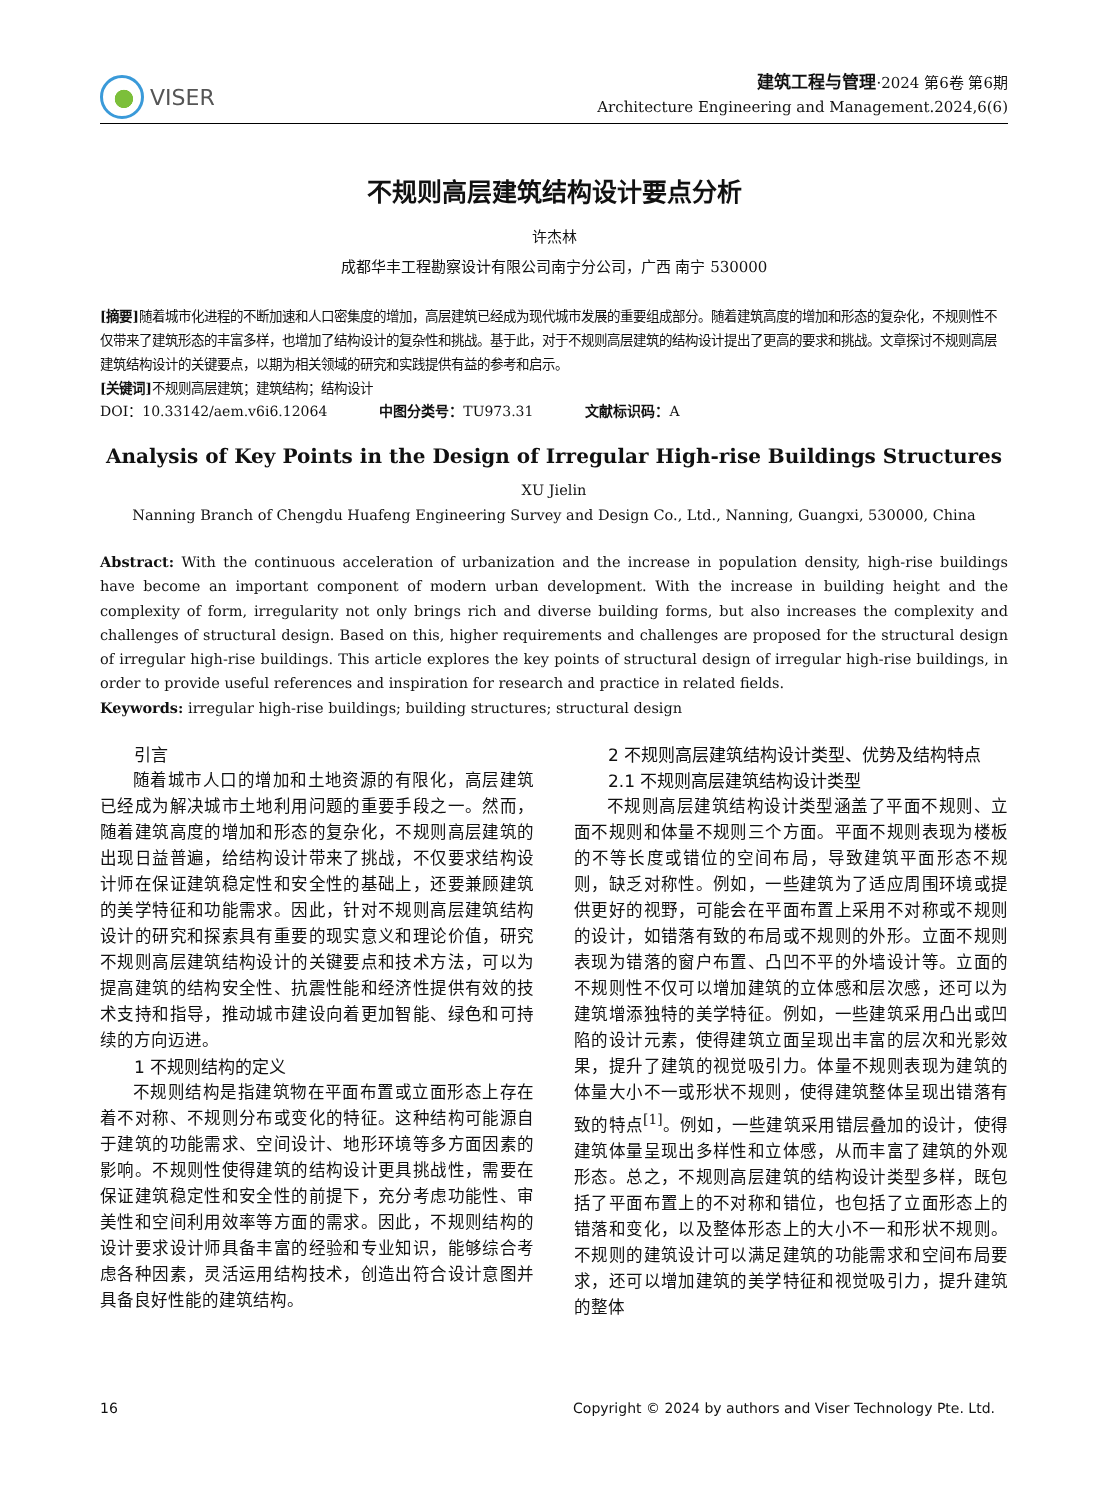VISER
建筑工程与管理·2024 第6卷 第6期
Architecture Engineering and Management.2024,6(6)
不规则高层建筑结构设计要点分析
许杰林
成都华丰工程勘察设计有限公司南宁分公司，广西 南宁 530000
[摘要] 随着城市化进程的不断加速和人口密集度的增加，高层建筑已经成为现代城市发展的重要组成部分。随着建筑高度的增加和形态的复杂化，不规则性不仅带来了建筑形态的丰富多样，也增加了结构设计的复杂性和挑战。基于此，对于不规则高层建筑的结构设计提出了更高的要求和挑战。文章探讨不规则高层建筑结构设计的关键要点，以期为相关领域的研究和实践提供有益的参考和启示。
[关键词] 不规则高层建筑；建筑结构；结构设计
DOI：10.33142/aem.v6i6.12064 中图分类号：TU973.31 文献标识码：A
Analysis of Key Points in the Design of Irregular High-rise Buildings Structures
XU Jielin
Nanning Branch of Chengdu Huafeng Engineering Survey and Design Co., Ltd., Nanning, Guangxi, 530000, China
Abstract: With the continuous acceleration of urbanization and the increase in population density, high-rise buildings have become an important component of modern urban development. With the increase in building height and the complexity of form, irregularity not only brings rich and diverse building forms, but also increases the complexity and challenges of structural design. Based on this, higher requirements and challenges are proposed for the structural design of irregular high-rise buildings. This article explores the key points of structural design of irregular high-rise buildings, in order to provide useful references and inspiration for research and practice in related fields.
Keywords: irregular high-rise buildings; building structures; structural design
引言
随着城市人口的增加和土地资源的有限化，高层建筑已经成为解决城市土地利用问题的重要手段之一。然而，随着建筑高度的增加和形态的复杂化，不规则高层建筑的出现日益普遍，给结构设计带来了挑战，不仅要求结构设计师在保证建筑稳定性和安全性的基础上，还要兼顾建筑的美学特征和功能需求。因此，针对不规则高层建筑结构设计的研究和探索具有重要的现实意义和理论价值，研究不规则高层建筑结构设计的关键要点和技术方法，可以为提高建筑的结构安全性、抗震性能和经济性提供有效的技术支持和指导，推动城市建设向着更加智能、绿色和可持续的方向迈进。
1 不规则结构的定义
不规则结构是指建筑物在平面布置或立面形态上存在着不对称、不规则分布或变化的特征。这种结构可能源自于建筑的功能需求、空间设计、地形环境等多方面因素的影响。不规则性使得建筑的结构设计更具挑战性，需要在保证建筑稳定性和安全性的前提下，充分考虑功能性、审美性和空间利用效率等方面的需求。因此，不规则结构的设计要求设计师具备丰富的经验和专业知识，能够综合考虑各种因素，灵活运用结构技术，创造出符合设计意图并具备良好性能的建筑结构。
2 不规则高层建筑结构设计类型、优势及结构特点
2.1 不规则高层建筑结构设计类型
不规则高层建筑结构设计类型涵盖了平面不规则、立面不规则和体量不规则三个方面。平面不规则表现为楼板的不等长度或错位的空间布局，导致建筑平面形态不规则，缺乏对称性。例如，一些建筑为了适应周围环境或提供更好的视野，可能会在平面布置上采用不对称或不规则的设计，如错落有致的布局或不规则的外形。立面不规则表现为错落的窗户布置、凸凹不平的外墙设计等。立面的不规则性不仅可以增加建筑的立体感和层次感，还可以为建筑增添独特的美学特征。例如，一些建筑采用凸出或凹陷的设计元素，使得建筑立面呈现出丰富的层次和光影效果，提升了建筑的视觉吸引力。体量不规则表现为建筑的体量大小不一或形状不规则，使得建筑整体呈现出错落有致的特点<sup>[1]</sup>。例如，一些建筑采用错层叠加的设计，使得建筑体量呈现出多样性和立体感，从而丰富了建筑的外观形态。总之，不规则高层建筑的结构设计类型多样，既包括了平面布置上的不对称和错位，也包括了立面形态上的错落和变化，以及整体形态上的大小不一和形状不规则。不规则的建筑设计可以满足建筑的功能需求和空间布局要求，还可以增加建筑的美学特征和视觉吸引力，提升建筑的整体
16 Copyright © 2024 by authors and Viser Technology Pte. Ltd.